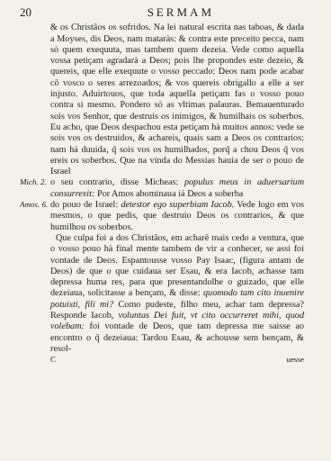20 SERMAM
& os Christãos os sofridos. Na lei natural escrita nas taboas, & dada a Moyses, dis Deos, nam mataràs: & contra este preceito pecca, nam sò quem exequuta, mas tambem quem dezeia. Vede como aquella vossa petiçam agradarà a Deos; pois lhe propondes este dezeio, & quereis, que elle exequute o vosso peccado: Deos nam pode acabar cõ vosco o seres arrezoados; & vos quereis obrigallo a elle a ser injusto. Aduirtouos, que toda aquella petiçam fas o vosso pouo contra si mesmo. Pondero sò as vltimas palauras. Bemauenturado sois vos Senhor, que destruis os inimigos, & humilhais os soberbos. Eu acho, que Deos despachou esta petiçam hà muitos annos: vede se sois vos os destruidos, & achareis, quais sam a Deos os contrarios: nam hà duuida, q̃ sois vos os humilhados, porq̃ a chou Deos q̃ vos ereis os soberbos. Que na vinda do Messias hauia de ser o pouo de Israel
Mich. 2.
o seu contrario, disse Micheas: populus meus in aduersarium consurrexit: Por Amos abominaua iá Deos a soberba
Amos. 6.
do pouo de Israel: detestor ego superbiam Iacob. Vede logo em vos mesmos, o que pedis, que destruio Deos os contrarios, & que humilhou os soberbos.
Que culpa foi a dos Christãos, em acharẽ mais cedo a ventura, que o vosso pouo hà final mente tambem de vir a conhecer, se assi foi vontade de Deos. Espantousse vosso Pay Isaac, (figura antam de Deos) de que o que cuidaua ser Esau, & era Iacob, achasse tam depressa huma res, para que presentandolhe o guizado, que elle dezeiaua, solicitasse a bençam, & disse: quomodo tam cito inuenire potuisti, fili mi? Como pudeste, filho meu, achar tam depressa? Responde Iacob, voluntas Dei fuit, vt cito occurreret mihi, quod volebam: foi vontade de Deos, que tam depressa me saisse ao encontro o q̃ dezeiaua: Tardou Esau, & achousse sem bençam, & resol-
Cuesse